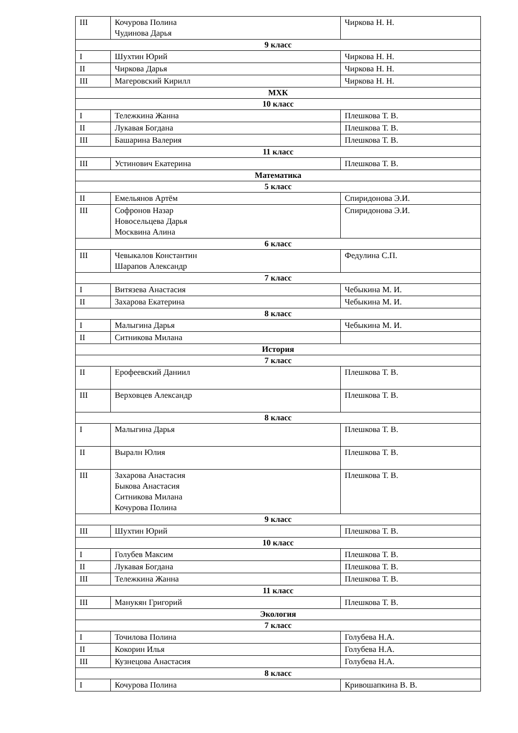| III | Кочурова Полина Чудинова Дарья | Чиркова Н. Н. |
| 9 класс | | |
| I | Шухтин Юрий | Чиркова Н. Н. |
| II | Чиркова Дарья | Чиркова Н. Н. |
| III | Магеровский Кирилл | Чиркова Н. Н. |
| МХК | | |
| 10 класс | | |
| I | Тележкина Жанна | Плешкова Т. В. |
| II | Лукавая Богдана | Плешкова Т. В. |
| III | Башарина Валерия | Плешкова Т. В. |
| 11 класс | | |
| III | Устинович Екатерина | Плешкова Т. В. |
| Математика | | |
| 5 класс | | |
| II | Емельянов Артём | Спиридонова Э.И. |
| III | Софронов Назар Новосельцева Дарья Москвина Алина | Спиридонова Э.И. |
| 6 класс | | |
| III | Чевыкалов Константин Шарапов Александр | Федулина С.П. |
| 7 класс | | |
| I | Витязева Анастасия | Чебыкина М. И. |
| II | Захарова Екатерина | Чебыкина М. И. |
| 8 класс | | |
| I | Малыгина Дарья | Чебыкина М. И. |
| II | Ситникова Милана | |
| История | | |
| 7 класс | | |
| II | Ерофеевский Даниил | Плешкова Т. В. |
| III | Верховцев Александр | Плешкова Т. В. |
| 8 класс | | |
| I | Малыгина Дарья | Плешкова Т. В. |
| II | Выралн Юлия | Плешкова Т. В. |
| III | Захарова Анастасия Быкова Анастасия Ситникова Милана Кочурова Полина | Плешкова Т. В. |
| 9 класс | | |
| III | Шухтин Юрий | Плешкова Т. В. |
| 10 класс | | |
| I | Голубев Максим | Плешкова Т. В. |
| II | Лукавая Богдана | Плешкова Т. В. |
| III | Тележкина Жанна | Плешкова Т. В. |
| 11 класс | | |
| III | Манукян Григорий | Плешкова Т. В. |
| Экология | | |
| 7 класс | | |
| I | Точилова Полина | Голубева Н.А. |
| II | Кокорин Илья | Голубева Н.А. |
| III | Кузнецова Анастасия | Голубева Н.А. |
| 8 класс | | |
| I | Кочурова Полина | Кривошапкина В. В. |